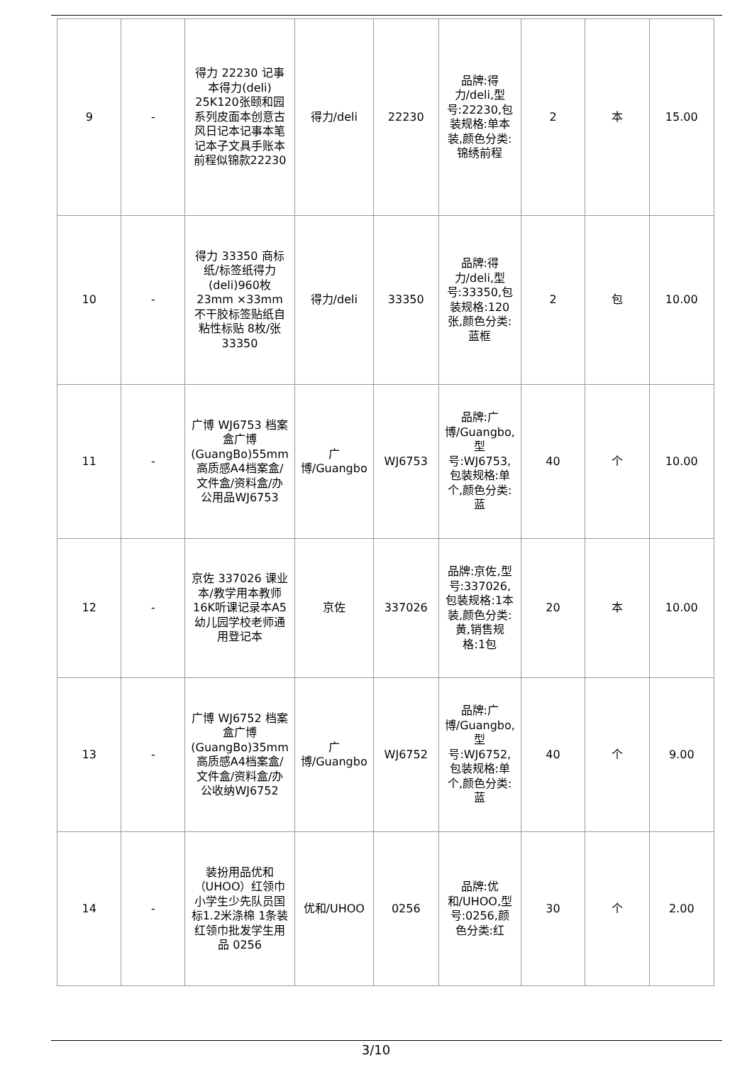| 9 | - | 得力 22230 记事本得力(deli) 25K120张颐和园系列皮面本创意古风日记本记事本笔记本子文具手账本 前程似锦款22230 | 得力/deli | 22230 | 品牌:得力/deli,型号:22230,包装规格:单本装,颜色分类:锦绣前程 | 2 | 本 | 15.00 |
| 10 | - | 得力 33350 商标纸/标签纸得力(deli)960枚23mm ×33mm不干胶标签贴纸自粘性标贴 8枚/张33350 | 得力/deli | 33350 | 品牌:得力/deli,型号:33350,包装规格:120张,颜色分类:蓝框 | 2 | 包 | 10.00 |
| 11 | - | 广博 WJ6753 档案盒广博(GuangBo)55mm高质感A4档案盒/文件盒/资料盒/办公用品WJ6753 | 广博/Guangbo | WJ6753 | 品牌:广博/Guangbo,型号:WJ6753,包装规格:单个,颜色分类:蓝 | 40 | 个 | 10.00 |
| 12 | - | 京佐 337026 课业本/教学用本教师16K听课记录本A5幼儿园学校老师通用登记本 | 京佐 | 337026 | 品牌:京佐,型号:337026,包装规格:1本装,颜色分类:黄,销售规格:1包 | 20 | 本 | 10.00 |
| 13 | - | 广博 WJ6752 档案盒广博(GuangBo)35mm高质感A4档案盒/文件盒/资料盒/办公收纳WJ6752 | 广博/Guangbo | WJ6752 | 品牌:广博/Guangbo,型号:WJ6752,包装规格:单个,颜色分类:蓝 | 40 | 个 | 9.00 |
| 14 | - | 装扮用品优和（UHOO）红领巾小学生少先队员国标1.2米涤棉 1条装 红领巾批发学生用品 0256 | 优和/UHOO | 0256 | 品牌:优和/UHOO,型号:0256,颜色分类:红 | 30 | 个 | 2.00 |
3/10